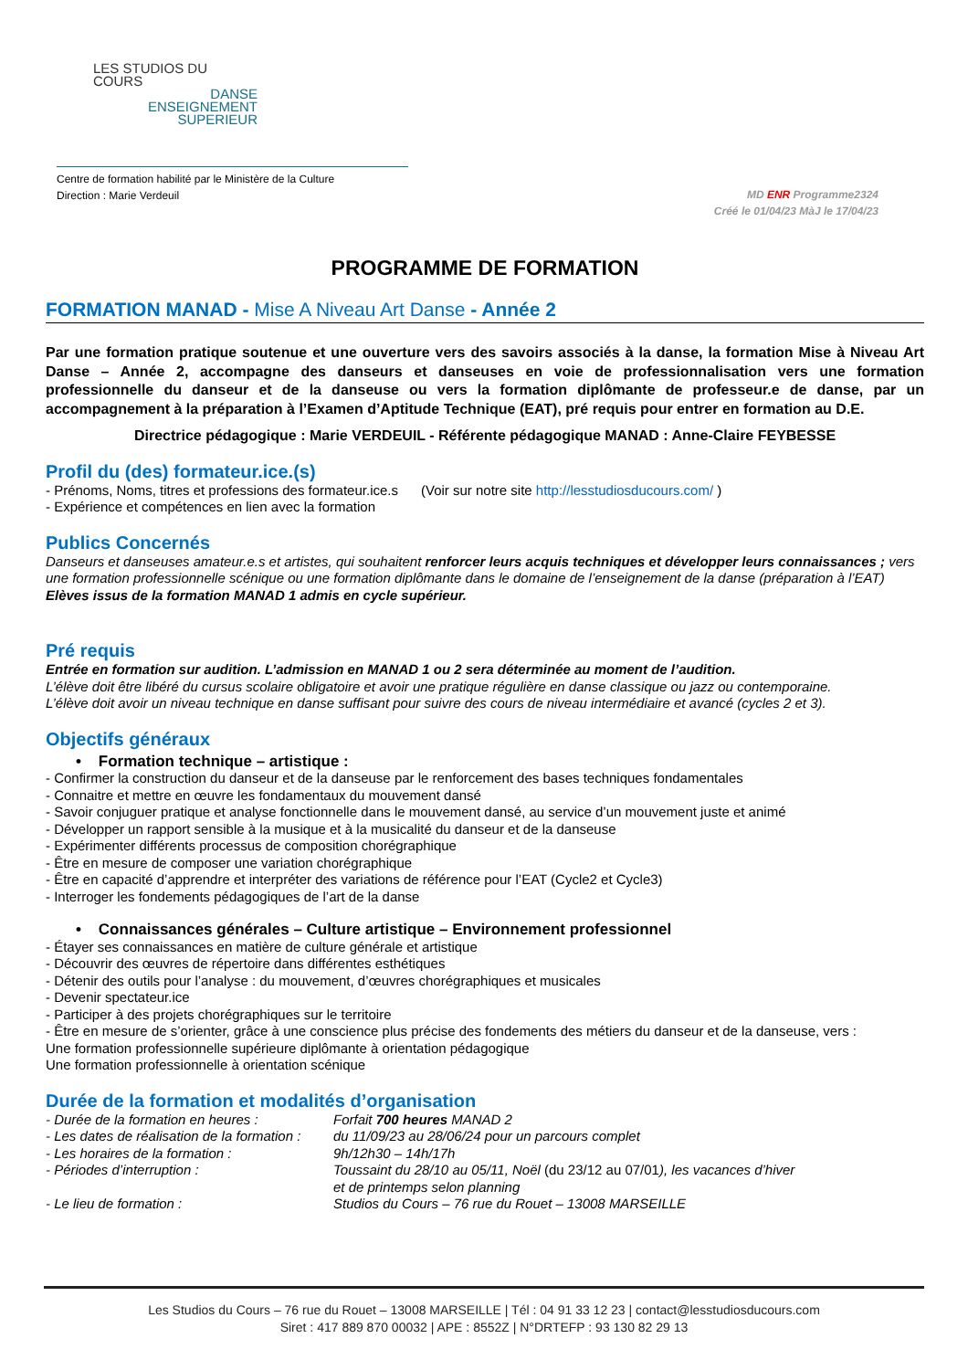LES STUDIOS DU COURS
DANSE
ENSEIGNEMENT
SUPERIEUR
Centre de formation habilité par le Ministère de la Culture
Direction : Marie Verdeuil
MD ENR Programme2324
Créé le 01/04/23 MàJ le 17/04/23
PROGRAMME DE FORMATION
FORMATION MANAD - Mise A Niveau Art Danse - Année 2
Par une formation pratique soutenue et une ouverture vers des savoirs associés à la danse, la formation Mise à Niveau Art Danse – Année 2, accompagne des danseurs et danseuses en voie de professionnalisation vers une formation professionnelle du danseur et de la danseuse ou vers la formation diplômante de professeur.e de danse, par un accompagnement à la préparation à l’Examen d’Aptitude Technique (EAT), pré requis pour entrer en formation au D.E.
Directrice pédagogique : Marie VERDEUIL - Référente pédagogique MANAD : Anne-Claire FEYBESSE
Profil du (des) formateur.ice.(s)
- Prénoms, Noms, titres et professions des formateur.ice.s (Voir sur notre site http://lesstudiosducours.com/ )
- Expérience et compétences en lien avec la formation
Publics Concernés
Danseurs et danseuses amateur.e.s et artistes, qui souhaitent renforcer leurs acquis techniques et développer leurs connaissances ; vers une formation professionnelle scénique ou une formation diplômante dans le domaine de l’enseignement de la danse (préparation à l’EAT)
Elèves issus de la formation MANAD 1 admis en cycle supérieur.
Pré requis
Entrée en formation sur audition. L’admission en MANAD 1 ou 2 sera déterminée au moment de l’audition.
L’élève doit être libéré du cursus scolaire obligatoire et avoir une pratique régulière en danse classique ou jazz ou contemporaine.
L’élève doit avoir un niveau technique en danse suffisant pour suivre des cours de niveau intermédiaire et avancé (cycles 2 et 3).
Objectifs généraux
• Formation technique – artistique :
- Confirmer la construction du danseur et de la danseuse par le renforcement des bases techniques fondamentales
- Connaitre et mettre en œuvre les fondamentaux du mouvement dansé
- Savoir conjuguer pratique et analyse fonctionnelle dans le mouvement dansé, au service d’un mouvement juste et animé
- Développer un rapport sensible à la musique et à la musicalité du danseur et de la danseuse
- Expérimenter différents processus de composition chorégraphique
- Être en mesure de composer une variation chorégraphique
- Être en capacité d’apprendre et interpréter des variations de référence pour l’EAT (Cycle2 et Cycle3)
- Interroger les fondements pédagogiques de l’art de la danse
• Connaissances générales – Culture artistique – Environnement professionnel
- Étayer ses connaissances en matière de culture générale et artistique
- Découvrir des œuvres de répertoire dans différentes esthétiques
- Détenir des outils pour l’analyse : du mouvement, d’œuvres chorégraphiques et musicales
- Devenir spectateur.ice
- Participer à des projets chorégraphiques sur le territoire
- Être en mesure de s’orienter, grâce à une conscience plus précise des fondements des métiers du danseur et de la danseuse, vers :
Une formation professionnelle supérieure diplômante à orientation pédagogique
Une formation professionnelle à orientation scénique
Durée de la formation et modalités d’organisation
| - Durée de la formation en heures : | Forfait 700 heures MANAD 2 |
| - Les dates de réalisation de la formation : | du 11/09/23 au 28/06/24 pour un parcours complet |
| - Les horaires de la formation : | 9h/12h30 – 14h/17h |
| - Périodes d’interruption : | Toussaint du 28/10 au 05/11, Noël (du 23/12 au 07/01 ), les vacances d’hiver et de printemps selon planning |
| - Le lieu de formation : | Studios du Cours – 76 rue du Rouet – 13008 MARSEILLE |
Les Studios du Cours – 76 rue du Rouet – 13008 MARSEILLE | Tél : 04 91 33 12 23 | contact@lesstudiosducours.com
Siret : 417 889 870 00032 | APE : 8552Z | N°DRTEFP : 93 130 82 29 13